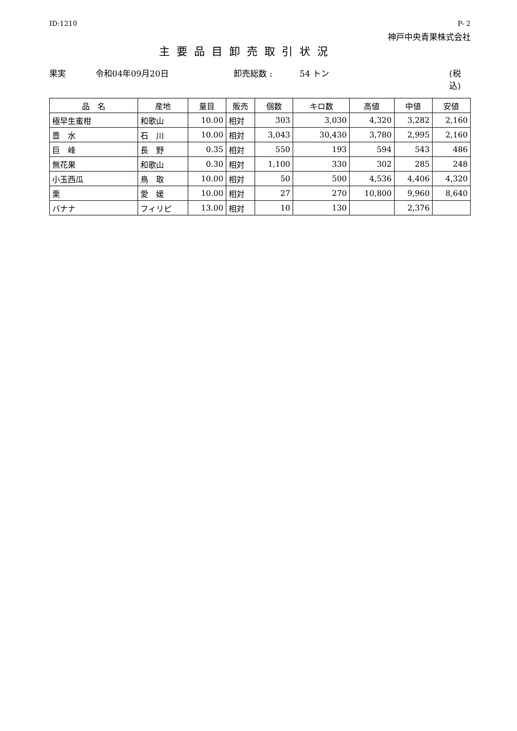ID:1210 P- 2
神戸中央青果株式会社
主要品目卸売取引状況
果実 令和04年09月20日 卸売総数 : 54 トン (税込)
| 品 名 | 産地 | 量目 | 販売 | 個数 | キロ数 | 高値 | 中値 | 安値 |
| --- | --- | --- | --- | --- | --- | --- | --- | --- |
| 極早生蜜柑 | 和歌山 | 10.00 | 相対 | 303 | 3,030 | 4,320 | 3,282 | 2,160 |
| 豊 水 | 石 川 | 10.00 | 相対 | 3,043 | 30,430 | 3,780 | 2,995 | 2,160 |
| 巨 峰 | 長 野 | 0.35 | 相対 | 550 | 193 | 594 | 543 | 486 |
| 無花果 | 和歌山 | 0.30 | 相対 | 1,100 | 330 | 302 | 285 | 248 |
| 小玉西瓜 | 鳥 取 | 10.00 | 相対 | 50 | 500 | 4,536 | 4,406 | 4,320 |
| 栗 | 愛 媛 | 10.00 | 相対 | 27 | 270 | 10,800 | 9,960 | 8,640 |
| バナナ | フィリピ | 13.00 | 相対 | 10 | 130 | | 2,376 | |